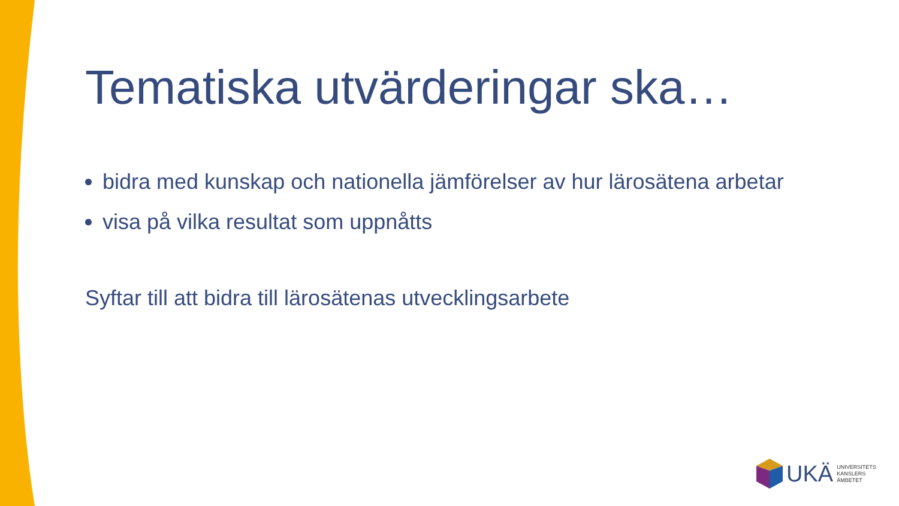Tematiska utvärderingar ska…
bidra med kunskap och nationella jämförelser av hur lärosätena arbetar
visa på vilka resultat som uppnåtts
Syftar till att bidra till lärosätenas utvecklingsarbete
UKÄ
UNIVERSITETS
KANSLERS
ÄMBETET